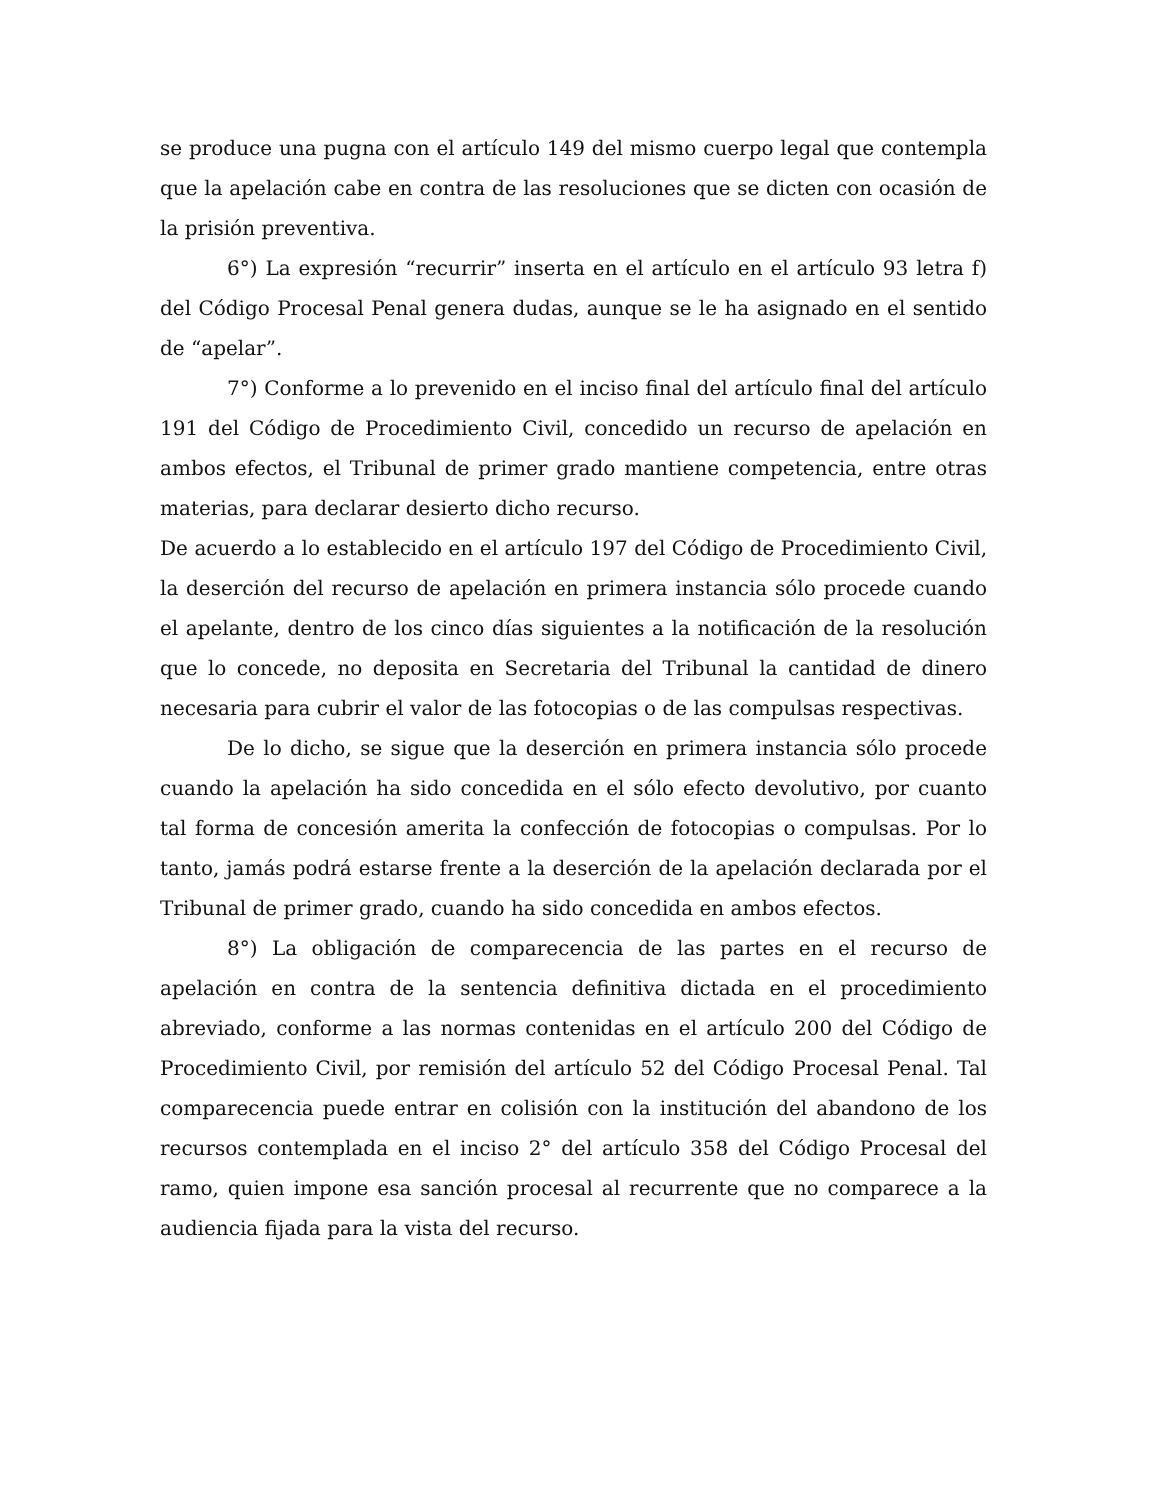se produce una pugna con el artículo 149 del mismo cuerpo legal que contempla que la apelación cabe en contra de las resoluciones que se dicten con ocasión de la prisión preventiva.
6°) La expresión “recurrir” inserta en el artículo en el artículo 93 letra f) del Código Procesal Penal genera dudas, aunque se le ha asignado en el sentido de “apelar”.
7°) Conforme a lo prevenido en el inciso final del artículo final del artículo 191 del Código de Procedimiento Civil, concedido un recurso de apelación en ambos efectos, el Tribunal de primer grado mantiene competencia, entre otras materias, para declarar desierto dicho recurso.
De acuerdo a lo establecido en el artículo 197 del Código de Procedimiento Civil, la deserción del recurso de apelación en primera instancia sólo procede cuando el apelante, dentro de los cinco días siguientes a la notificación de la resolución que lo concede, no deposita en Secretaria del Tribunal la cantidad de dinero necesaria para cubrir el valor de las fotocopias o de las compulsas respectivas.
De lo dicho, se sigue que la deserción en primera instancia sólo procede cuando la apelación ha sido concedida en el sólo efecto devolutivo, por cuanto tal forma de concesión amerita la confección de fotocopias o compulsas. Por lo tanto, jamás podrá estarse frente a la deserción de la apelación declarada por el Tribunal de primer grado, cuando ha sido concedida en ambos efectos.
8°) La obligación de comparecencia de las partes en el recurso de apelación en contra de la sentencia definitiva dictada en el procedimiento abreviado, conforme a las normas contenidas en el artículo 200 del Código de Procedimiento Civil, por remisión del artículo 52 del Código Procesal Penal. Tal comparecencia puede entrar en colisión con la institución del abandono de los recursos contemplada en el inciso 2° del artículo 358 del Código Procesal del ramo, quien impone esa sanción procesal al recurrente que no comparece a la audiencia fijada para la vista del recurso.